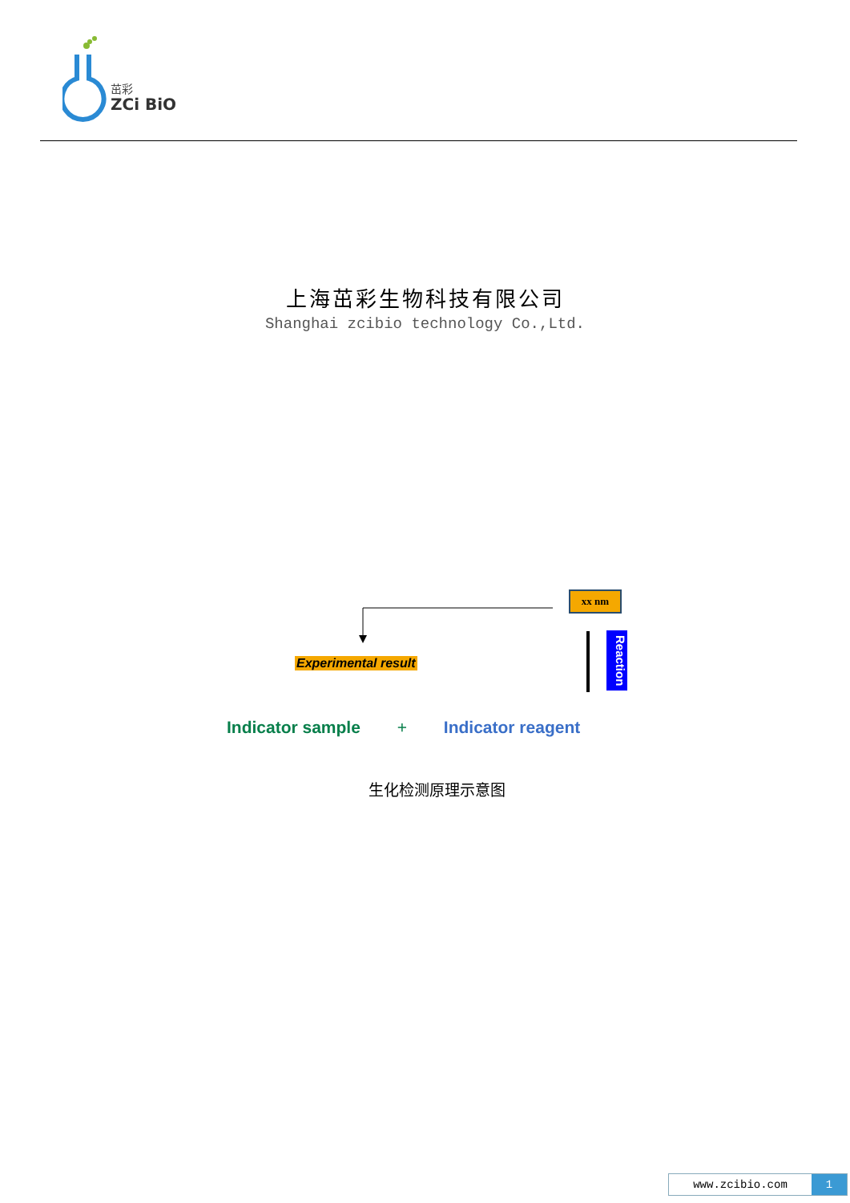茁彩
ZCi BiO
上海茁彩生物科技有限公司
Shanghai zcibio technology Co.,Ltd.
xx nm
Experimental result
Reaction
Indicator sample + Indicator reagent
生化检测原理示意图
www.zcibio.com 1